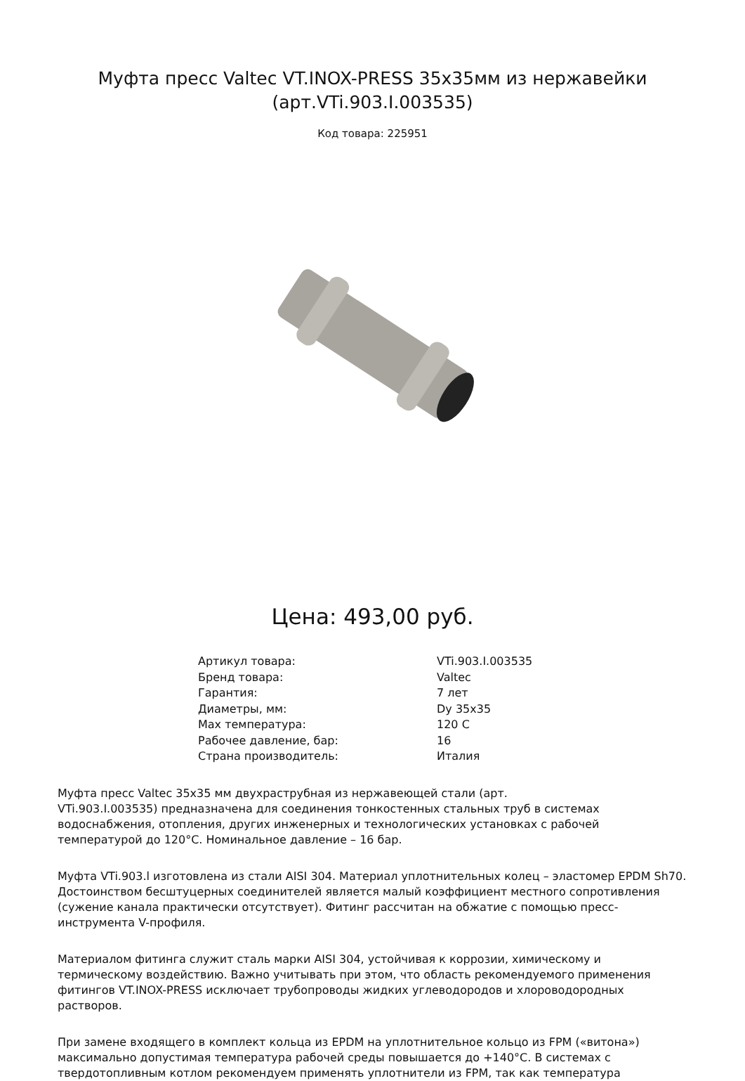Муфта пресс Valtec VT.INOX-PRESS 35х35мм из нержавейки
(арт.VTi.903.I.003535)
Код товара: 225951
Цена: 493,00 руб.
| Артикул товара: | VTi.903.I.003535 |
| Бренд товара: | Valtec |
| Гарантия: | 7 лет |
| Диаметры, мм: | Dy 35x35 |
| Max температура: | 120 C |
| Рабочее давление, бар: | 16 |
| Страна производитель: | Италия |
Муфта пресс Valtec 35х35 мм двухраструбная из нержавеющей стали (арт.
VTi.903.I.003535) предназначена для соединения тонкостенных стальных труб в системах водоснабжения, отопления, других инженерных и технологических установках с рабочей температурой до 120°С. Номинальное давление – 16 бар.
Муфта VTi.903.l изготовлена из стали AISI 304. Материал уплотнительных колец – эластомер EPDM Sh70. Достоинством бесштуцерных соединителей является малый коэффициент местного сопротивления (сужение канала практически отсутствует). Фитинг рассчитан на обжатие с помощью пресс-инструмента V-профиля.
Материалом фитинга служит сталь марки AISI 304, устойчивая к коррозии, химическому и термическому воздействию. Важно учитывать при этом, что область рекомендуемого применения фитингов VT.INOX-PRESS исключает трубопроводы жидких углеводородов и хлороводородных растворов.
При замене входящего в комплект кольца из EPDM на уплотнительное кольцо из FPM («витона») максимально допустимая температура рабочей среды повышается до +140°С. В системах с твердотопливным котлом рекомендуем применять уплотнители из FPM, так как температура